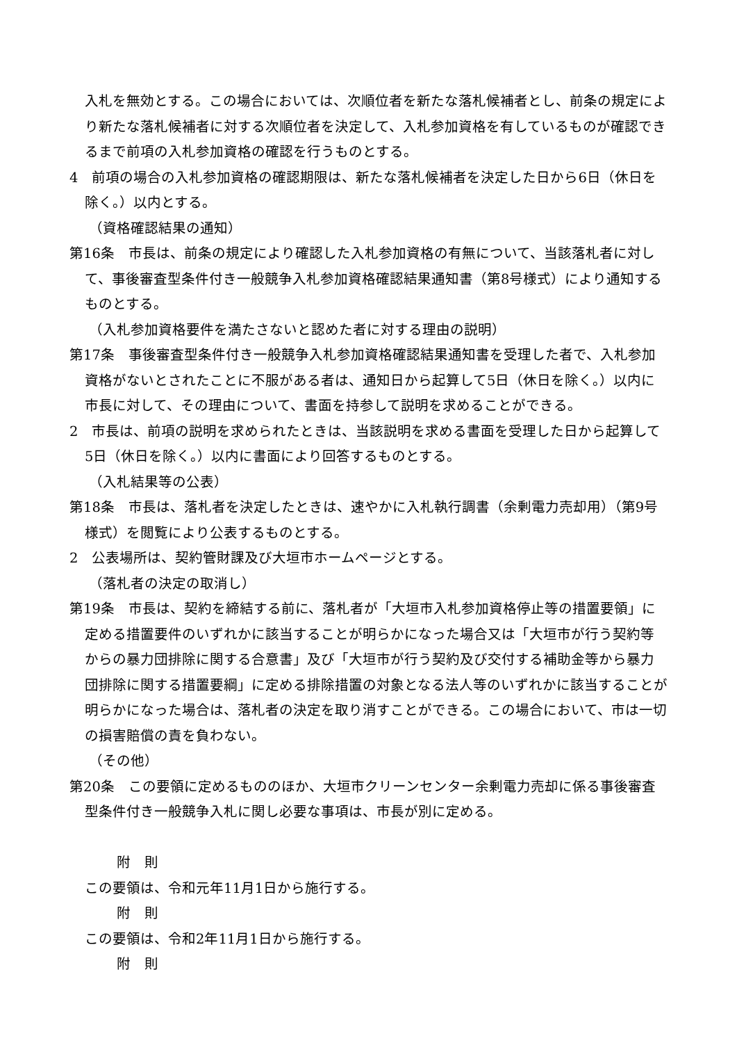入札を無効とする。この場合においては、次順位者を新たな落札候補者とし、前条の規定により新たな落札候補者に対する次順位者を決定して、入札参加資格を有しているものが確認できるまで前項の入札参加資格の確認を行うものとする。
4　前項の場合の入札参加資格の確認期限は、新たな落札候補者を決定した日から6日（休日を除く。）以内とする。
（資格確認結果の通知）
第16条　市長は、前条の規定により確認した入札参加資格の有無について、当該落札者に対して、事後審査型条件付き一般競争入札参加資格確認結果通知書（第8号様式）により通知するものとする。
（入札参加資格要件を満たさないと認めた者に対する理由の説明）
第17条　事後審査型条件付き一般競争入札参加資格確認結果通知書を受理した者で、入札参加資格がないとされたことに不服がある者は、通知日から起算して5日（休日を除く。）以内に市長に対して、その理由について、書面を持参して説明を求めることができる。
2　市長は、前項の説明を求められたときは、当該説明を求める書面を受理した日から起算して5日（休日を除く。）以内に書面により回答するものとする。
（入札結果等の公表）
第18条　市長は、落札者を決定したときは、速やかに入札執行調書（余剰電力売却用）（第9号様式）を閲覧により公表するものとする。
2　公表場所は、契約管財課及び大垣市ホームページとする。
（落札者の決定の取消し）
第19条　市長は、契約を締結する前に、落札者が「大垣市入札参加資格停止等の措置要領」に定める措置要件のいずれかに該当することが明らかになった場合又は「大垣市が行う契約等からの暴力団排除に関する合意書」及び「大垣市が行う契約及び交付する補助金等から暴力団排除に関する措置要綱」に定める排除措置の対象となる法人等のいずれかに該当することが明らかになった場合は、落札者の決定を取り消すことができる。この場合において、市は一切の損害賠償の責を負わない。
（その他）
第20条　この要領に定めるもののほか、大垣市クリーンセンター余剰電力売却に係る事後審査型条件付き一般競争入札に関し必要な事項は、市長が別に定める。
附　則
この要領は、令和元年11月1日から施行する。
附　則
この要領は、令和2年11月1日から施行する。
附　則